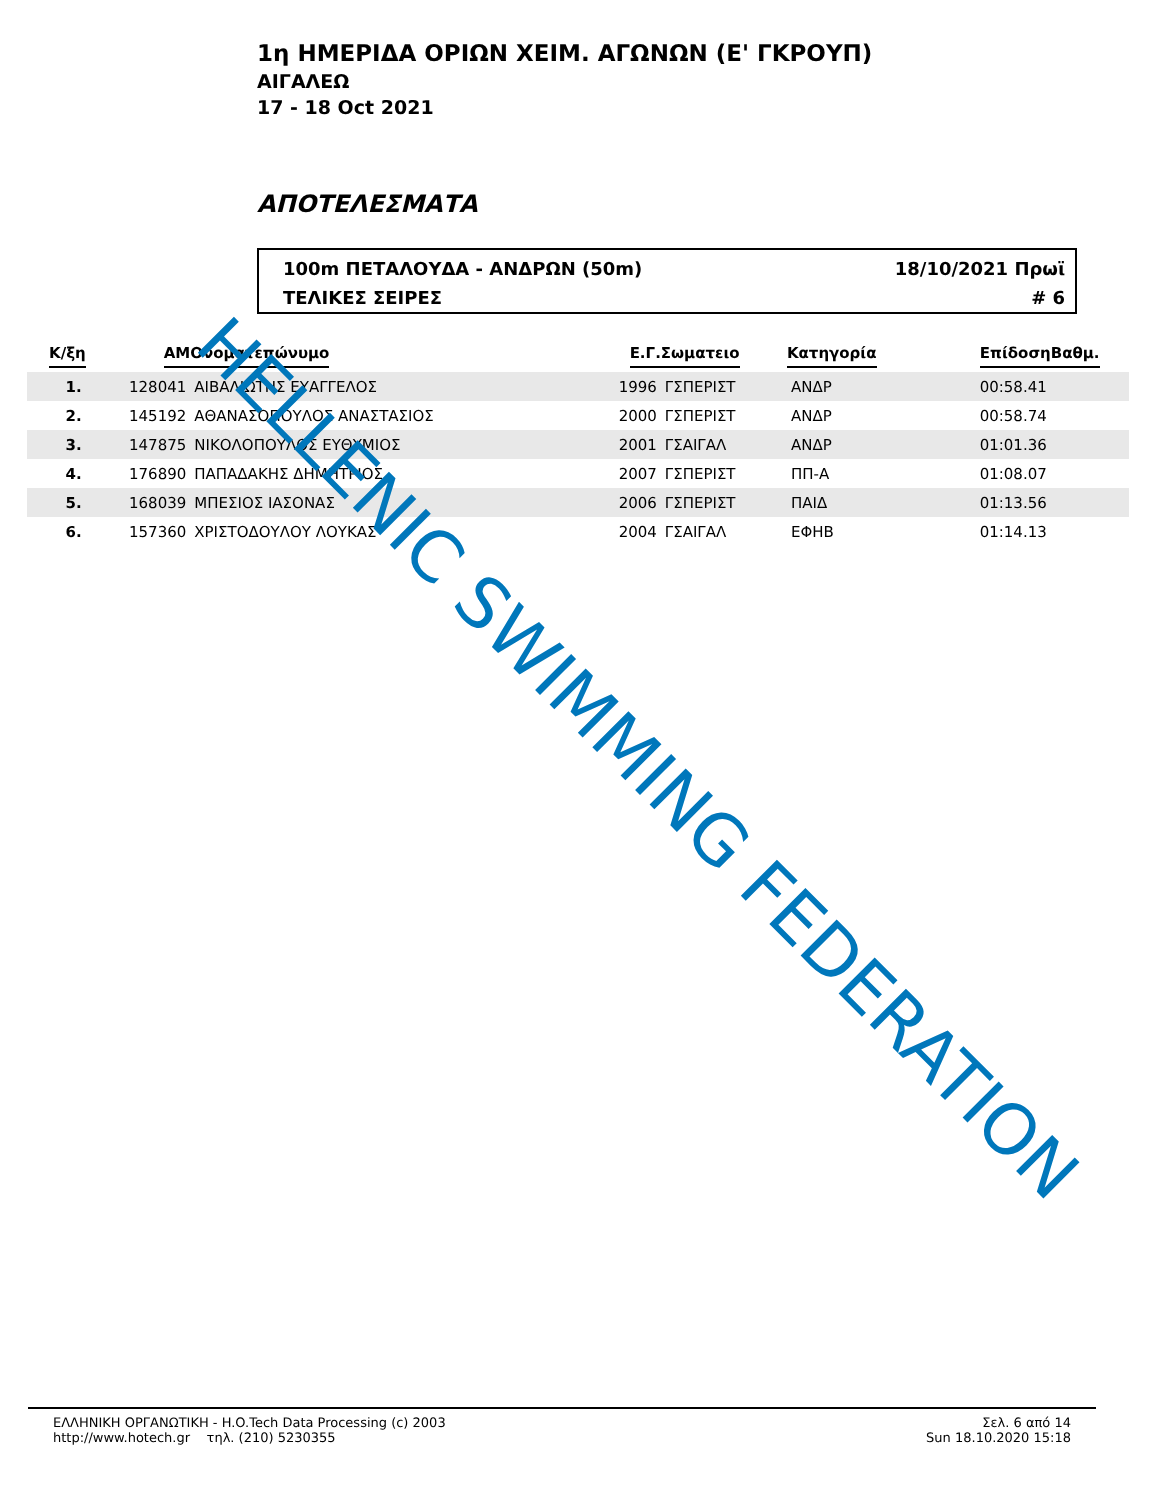1η ΗΜΕΡΙΔΑ ΟΡΙΩΝ ΧΕΙΜ. ΑΓΩΝΩΝ (Ε' ΓΚΡΟΥΠ)
ΑΙΓΑΛΕΩ
17 - 18 Oct 2021
ΑΠΟΤΕΛΕΣΜΑΤΑ
100m ΠΕΤΑΛΟΥΔΑ - ΑΝΔΡΩΝ (50m) 18/10/2021 Πρωϊ
ΤΕΛΙΚΕΣ ΣΕΙΡΕΣ # 6
| Κ/ξη | ΑΜ | Ονοματεπώνυμο | Ε.Γ. | Σωματειο | Κατηγορία | Επίδοση | Βαθμ. |
| --- | --- | --- | --- | --- | --- | --- | --- |
| 1. | 128041 | ΑΙΒΑΛΙΩΤΗΣ ΕΥΑΓΓΕΛΟΣ | 1996 | ΓΣΠΕΡΙΣΤ | ΑΝΔΡ | 00:58.41 | |
| 2. | 145192 | ΑΘΑΝΑΣΟΠΟΥΛΟΣ ΑΝΑΣΤΑΣΙΟΣ | 2000 | ΓΣΠΕΡΙΣΤ | ΑΝΔΡ | 00:58.74 | |
| 3. | 147875 | ΝΙΚΟΛΟΠΟΥΛΟΣ ΕΥΘΥΜΙΟΣ | 2001 | ΓΣΑΙΓΑΛ | ΑΝΔΡ | 01:01.36 | |
| 4. | 176890 | ΠΑΠΑΔΑΚΗΣ ΔΗΜΗΤΡΙΟΣ | 2007 | ΓΣΠΕΡΙΣΤ | ΠΠ-Α | 01:08.07 | |
| 5. | 168039 | ΜΠΕΣΙΟΣ ΙΑΣΟΝΑΣ | 2006 | ΓΣΠΕΡΙΣΤ | ΠΑΙΔ | 01:13.56 | |
| 6. | 157360 | ΧΡΙΣΤΟΔΟΥΛΟΥ ΛΟΥΚΑΣ | 2004 | ΓΣΑΙΓΑΛ | ΕΦΗΒ | 01:14.13 | |
HELLENIC SWIMMING FEDERATION
ΕΛΛΗΝΙΚΗ ΟΡΓΑΝΩΤΙΚΗ - H.O.Tech Data Processing (c) 2003
http://www.hotech.gr τηλ. (210) 5230355
Σελ. 6 από 14
Sun 18.10.2020 15:18